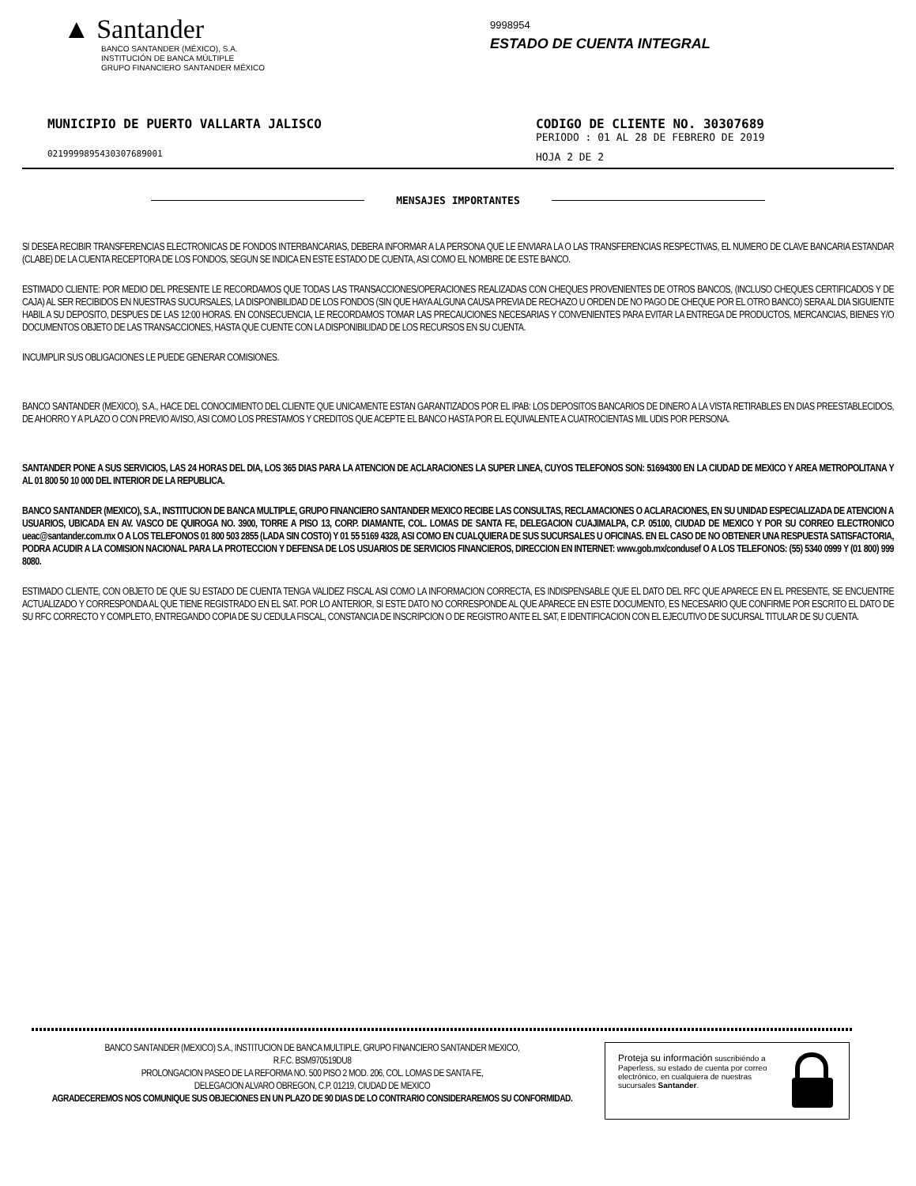▲ Santander
BANCO SANTANDER (MÉXICO), S.A.
INSTITUCIÓN DE BANCA MÚLTIPLE
GRUPO FINANCIERO SANTANDER MÉXICO
9998954
ESTADO DE CUENTA INTEGRAL
MUNICIPIO DE PUERTO VALLARTA JALISCO
021999989543030768900​1
CODIGO DE CLIENTE NO. 30307689
PERIODO : 01 AL 28 DE FEBRERO DE 2019
HOJA 2 DE 2
MENSAJES IMPORTANTES
SI DESEA RECIBIR TRANSFERENCIAS ELECTRONICAS DE FONDOS INTERBANCARIAS, DEBERA INFORMAR A LA PERSONA QUE LE ENVIARA LA O LAS TRANSFERENCIAS RESPECTIVAS, EL NUMERO DE CLAVE BANCARIA ESTANDAR (CLABE) DE LA CUENTA RECEPTORA DE LOS FONDOS, SEGUN SE INDICA EN ESTE ESTADO DE CUENTA, ASI COMO EL NOMBRE DE ESTE BANCO.
ESTIMADO CLIENTE: POR MEDIO DEL PRESENTE LE RECORDAMOS QUE TODAS LAS TRANSACCIONES/OPERACIONES REALIZADAS CON CHEQUES PROVENIENTES DE OTROS BANCOS, (INCLUSO CHEQUES CERTIFICADOS Y DE CAJA) AL SER RECIBIDOS EN NUESTRAS SUCURSALES, LA DISPONIBILIDAD DE LOS FONDOS (SIN QUE HAYA ALGUNA CAUSA PREVIA DE RECHAZO U ORDEN DE NO PAGO DE CHEQUE POR EL OTRO BANCO) SERA AL DIA SIGUIENTE HABIL A SU DEPOSITO, DESPUES DE LAS 12:00 HORAS. EN CONSECUENCIA, LE RECORDAMOS TOMAR LAS PRECAUCIONES NECESARIAS Y CONVENIENTES PARA EVITAR LA ENTREGA DE PRODUCTOS, MERCANCIAS, BIENES Y/O DOCUMENTOS OBJETO DE LAS TRANSACCIONES, HASTA QUE CUENTE CON LA DISPONIBILIDAD DE LOS RECURSOS EN SU CUENTA.
INCUMPLIR SUS OBLIGACIONES LE PUEDE GENERAR COMISIONES.
BANCO SANTANDER (MEXICO), S.A., HACE DEL CONOCIMIENTO DEL CLIENTE QUE UNICAMENTE ESTAN GARANTIZADOS POR EL IPAB: LOS DEPOSITOS BANCARIOS DE DINERO A LA VISTA RETIRABLES EN DIAS PREESTABLECIDOS, DE AHORRO Y A PLAZO O CON PREVIO AVISO, ASI COMO LOS PRESTAMOS Y CREDITOS QUE ACEPTE EL BANCO HASTA POR EL EQUIVALENTE A CUATROCIENTAS MIL UDIS POR PERSONA.
SANTANDER PONE A SUS SERVICIOS, LAS 24 HORAS DEL DIA, LOS 365 DIAS PARA LA ATENCION DE ACLARACIONES LA SUPER LINEA, CUYOS TELEFONOS SON: 51694300 EN LA CIUDAD DE MEXICO Y AREA METROPOLITANA Y AL 01 800 50 10 000 DEL INTERIOR DE LA REPUBLICA.
BANCO SANTANDER (MEXICO), S.A., INSTITUCION DE BANCA MULTIPLE, GRUPO FINANCIERO SANTANDER MEXICO RECIBE LAS CONSULTAS, RECLAMACIONES O ACLARACIONES, EN SU UNIDAD ESPECIALIZADA DE ATENCION A USUARIOS, UBICADA EN AV. VASCO DE QUIROGA NO. 3900, TORRE A PISO 13, CORP. DIAMANTE, COL. LOMAS DE SANTA FE, DELEGACION CUAJIMALPA, C.P. 05100, CIUDAD DE MEXICO Y POR SU CORREO ELECTRONICO ueac@santander.com.mx O A LOS TELEFONOS 01 800 503 2855 (LADA SIN COSTO) Y 01 55 5169 4328, ASI COMO EN CUALQUIERA DE SUS SUCURSALES U OFICINAS. EN EL CASO DE NO OBTENER UNA RESPUESTA SATISFACTORIA, PODRA ACUDIR A LA COMISION NACIONAL PARA LA PROTECCION Y DEFENSA DE LOS USUARIOS DE SERVICIOS FINANCIEROS, DIRECCION EN INTERNET: www.gob.mx/condusef O A LOS TELEFONOS: (55) 5340 0999 Y (01 800) 999 8080.
ESTIMADO CLIENTE, CON OBJETO DE QUE SU ESTADO DE CUENTA TENGA VALIDEZ FISCAL ASI COMO LA INFORMACION CORRECTA, ES INDISPENSABLE QUE EL DATO DEL RFC QUE APARECE EN EL PRESENTE, SE ENCUENTRE ACTUALIZADO Y CORRESPONDA AL QUE TIENE REGISTRADO EN EL SAT. POR LO ANTERIOR, SI ESTE DATO NO CORRESPONDE AL QUE APARECE EN ESTE DOCUMENTO, ES NECESARIO QUE CONFIRME POR ESCRITO EL DATO DE SU RFC CORRECTO Y COMPLETO, ENTREGANDO COPIA DE SU CEDULA FISCAL, CONSTANCIA DE INSCRIPCION O DE REGISTRO ANTE EL SAT, E IDENTIFICACION CON EL EJECUTIVO DE SUCURSAL TITULAR DE SU CUENTA.
BANCO SANTANDER (MEXICO) S.A., INSTITUCION DE BANCA MULTIPLE, GRUPO FINANCIERO SANTANDER MEXICO,
R.F.C. BSM970519DU8
PROLONGACION PASEO DE LA REFORMA NO. 500 PISO 2 MOD. 206, COL. LOMAS DE SANTA FE,
DELEGACION ALVARO OBREGON, C.P. 01219, CIUDAD DE MEXICO
AGRADECEREMOS NOS COMUNIQUE SUS OBJECIONES EN UN PLAZO DE 90 DIAS DE LO CONTRARIO CONSIDERAREMOS SU CONFORMIDAD.
Proteja su información suscribiéndo a Paperless, su estado de cuenta por correo electrónico, en cualquiera de nuestras sucursales Santander.